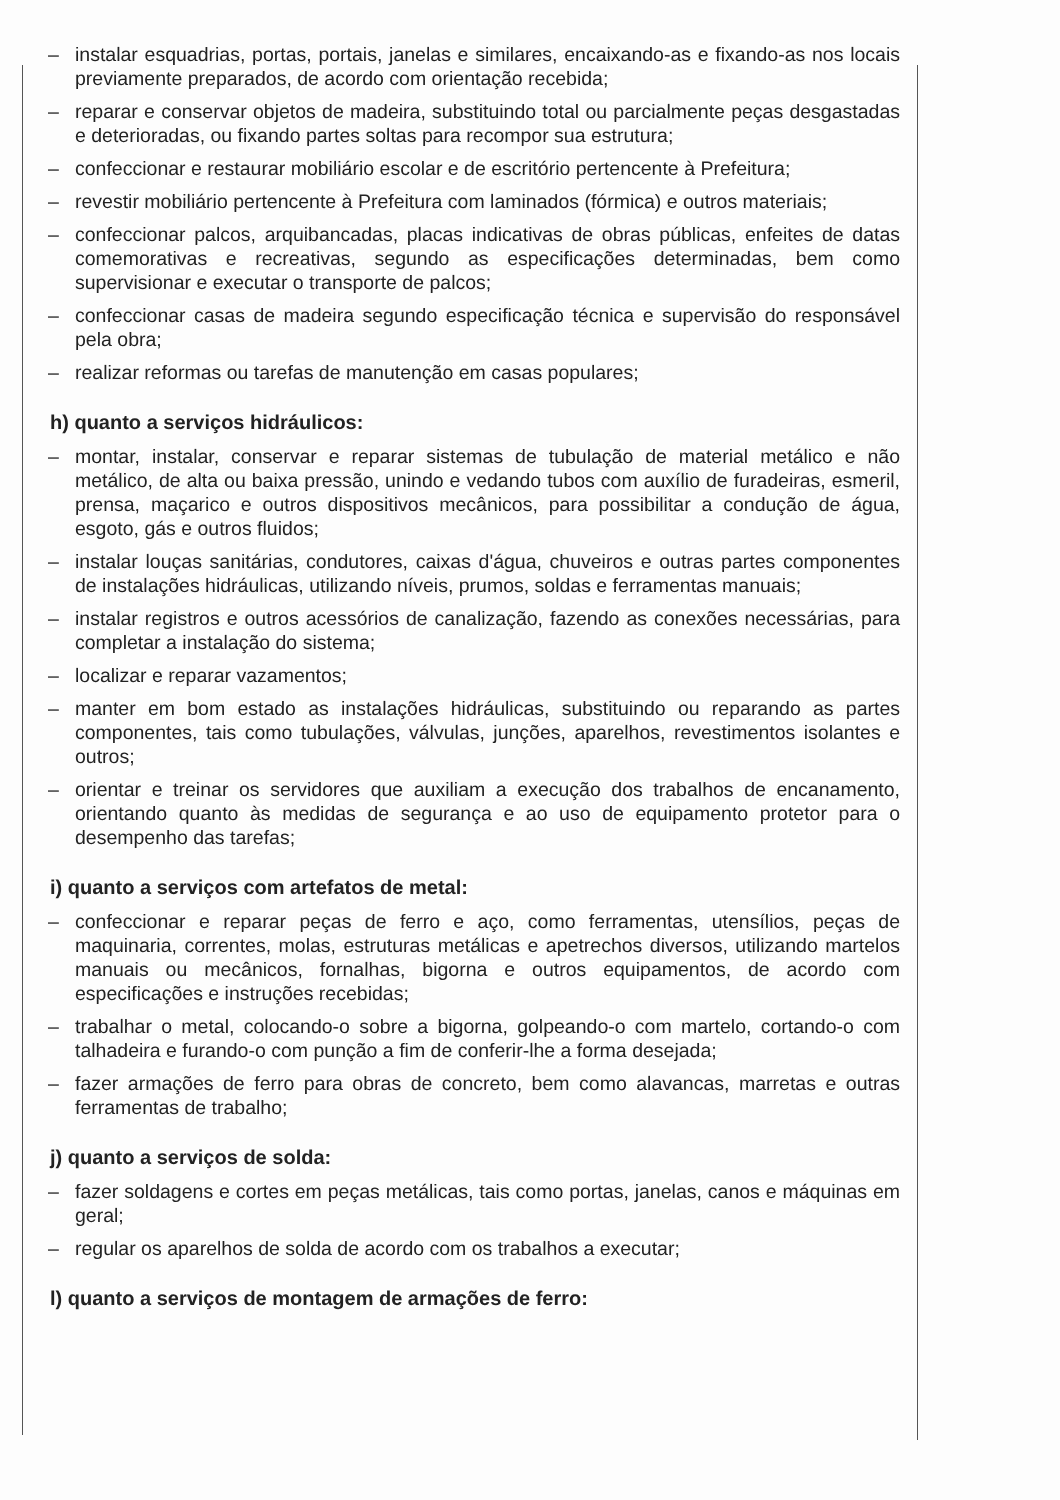– instalar esquadrias, portas, portais, janelas e similares, encaixando-as e fixando-as nos locais previamente preparados, de acordo com orientação recebida;
– reparar e conservar objetos de madeira, substituindo total ou parcialmente peças desgastadas e deterioradas, ou fixando partes soltas para recompor sua estrutura;
– confeccionar e restaurar mobiliário escolar e de escritório pertencente à Prefeitura;
– revestir mobiliário pertencente à Prefeitura com laminados (fórmica) e outros materiais;
– confeccionar palcos, arquibancadas, placas indicativas de obras públicas, enfeites de datas comemorativas e recreativas, segundo as especificações determinadas, bem como supervisionar e executar o transporte de palcos;
– confeccionar casas de madeira segundo especificação técnica e supervisão do responsável pela obra;
– realizar reformas ou tarefas de manutenção em casas populares;
h) quanto a serviços hidráulicos:
– montar, instalar, conservar e reparar sistemas de tubulação de material metálico e não metálico, de alta ou baixa pressão, unindo e vedando tubos com auxílio de furadeiras, esmeril, prensa, maçarico e outros dispositivos mecânicos, para possibilitar a condução de água, esgoto, gás e outros fluidos;
– instalar louças sanitárias, condutores, caixas d'água, chuveiros e outras partes componentes de instalações hidráulicas, utilizando níveis, prumos, soldas e ferramentas manuais;
– instalar registros e outros acessórios de canalização, fazendo as conexões necessárias, para completar a instalação do sistema;
– localizar e reparar vazamentos;
– manter em bom estado as instalações hidráulicas, substituindo ou reparando as partes componentes, tais como tubulações, válvulas, junções, aparelhos, revestimentos isolantes e outros;
– orientar e treinar os servidores que auxiliam a execução dos trabalhos de encanamento, orientando quanto às medidas de segurança e ao uso de equipamento protetor para o desempenho das tarefas;
i) quanto a serviços com artefatos de metal:
– confeccionar e reparar peças de ferro e aço, como ferramentas, utensílios, peças de maquinaria, correntes, molas, estruturas metálicas e apetrechos diversos, utilizando martelos manuais ou mecânicos, fornalhas, bigorna e outros equipamentos, de acordo com especificações e instruções recebidas;
– trabalhar o metal, colocando-o sobre a bigorna, golpeando-o com martelo, cortando-o com talhadeira e furando-o com punção a fim de conferir-lhe a forma desejada;
– fazer armações de ferro para obras de concreto, bem como alavancas, marretas e outras ferramentas de trabalho;
j) quanto a serviços de solda:
– fazer soldagens e cortes em peças metálicas, tais como portas, janelas, canos e máquinas em geral;
– regular os aparelhos de solda de acordo com os trabalhos a executar;
l) quanto a serviços de montagem de armações de ferro: